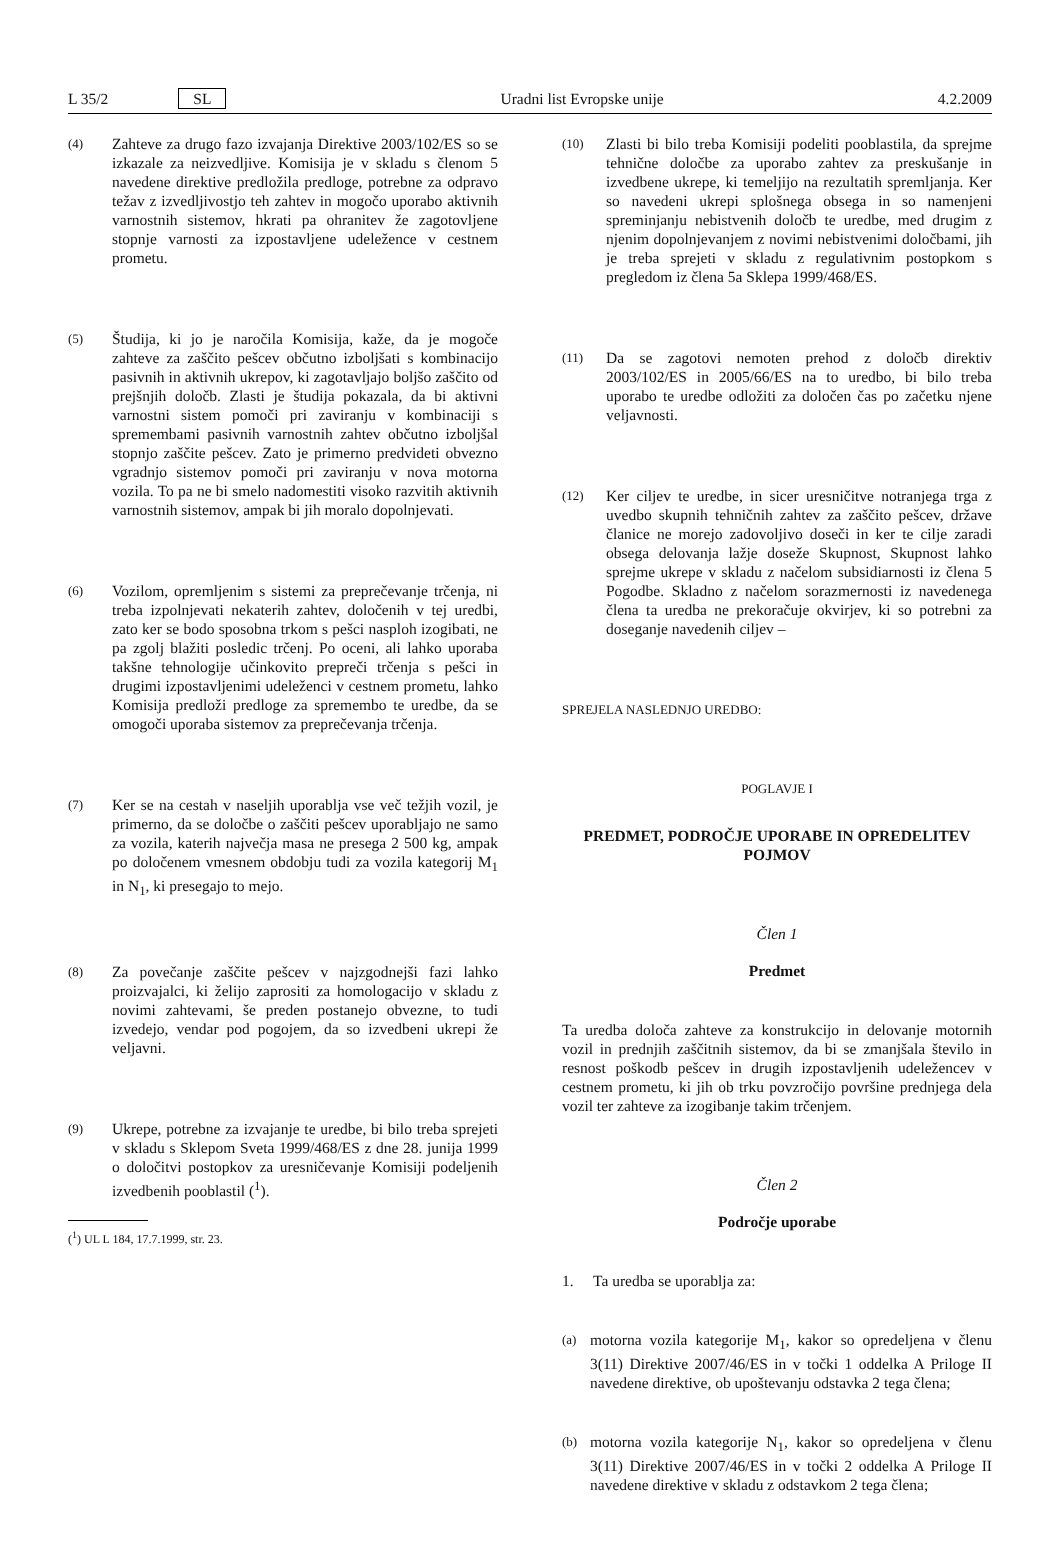L 35/2 SL Uradni list Evropske unije 4.2.2009
(4)
Zahteve za drugo fazo izvajanja Direktive 2003/102/ES so se izkazale za neizvedljive. Komisija je v skladu s členom 5 navedene direktive predložila predloge, potrebne za odpravo težav z izvedljivostjo teh zahtev in mogočo uporabo aktivnih varnostnih sistemov, hkrati pa ohranitev že zagotovljene stopnje varnosti za izpostavljene udeležence v cestnem prometu.
(5)
Študija, ki jo je naročila Komisija, kaže, da je mogoče zahteve za zaščito pešcev občutno izboljšati s kombinacijo pasivnih in aktivnih ukrepov, ki zagotavljajo boljšo zaščito od prejšnjih določb. Zlasti je študija pokazala, da bi aktivni varnostni sistem pomoči pri zaviranju v kombinaciji s spremembami pasivnih varnostnih zahtev občutno izboljšal stopnjo zaščite pešcev. Zato je primerno predvideti obvezno vgradnjo sistemov pomoči pri zaviranju v nova motorna vozila. To pa ne bi smelo nadomestiti visoko razvitih aktivnih varnostnih sistemov, ampak bi jih moralo dopolnjevati.
(6)
Vozilom, opremljenim s sistemi za preprečevanje trčenja, ni treba izpolnjevati nekaterih zahtev, določenih v tej uredbi, zato ker se bodo sposobna trkom s pešci nasploh izogibati, ne pa zgolj blažiti posledic trčenj. Po oceni, ali lahko uporaba takšne tehnologije učinkovito prepreči trčenja s pešci in drugimi izpostavljenimi udeleženci v cestnem prometu, lahko Komisija predloži predloge za spremembo te uredbe, da se omogoči uporaba sistemov za preprečevanja trčenja.
(7)
Ker se na cestah v naseljih uporablja vse več težjih vozil, je primerno, da se določbe o zaščiti pešcev uporabljajo ne samo za vozila, katerih največja masa ne presega 2 500 kg, ampak po določenem vmesnem obdobju tudi za vozila kategorij M<sub>1</sub> in N<sub>1</sub>, ki presegajo to mejo.
(8)
Za povečanje zaščite pešcev v najzgodnejši fazi lahko proizvajalci, ki želijo zaprositi za homologacijo v skladu z novimi zahtevami, še preden postanejo obvezne, to tudi izvedejo, vendar pod pogojem, da so izvedbeni ukrepi že veljavni.
(9)
Ukrepe, potrebne za izvajanje te uredbe, bi bilo treba sprejeti v skladu s Sklepom Sveta 1999/468/ES z dne 28. junija 1999 o določitvi postopkov za uresničevanje Komisiji podeljenih izvedbenih pooblastil (<sup>1</sup>).
(<sup>1</sup>) UL L 184, 17.7.1999, str. 23.
(10)
Zlasti bi bilo treba Komisiji podeliti pooblastila, da sprejme tehnične določbe za uporabo zahtev za preskušanje in izvedbene ukrepe, ki temeljijo na rezultatih spremljanja. Ker so navedeni ukrepi splošnega obsega in so namenjeni spreminjanju nebistvenih določb te uredbe, med drugim z njenim dopolnjevanjem z novimi nebistvenimi določbami, jih je treba sprejeti v skladu z regulativnim postopkom s pregledom iz člena 5a Sklepa 1999/468/ES.
(11)
Da se zagotovi nemoten prehod z določb direktiv 2003/102/ES in 2005/66/ES na to uredbo, bi bilo treba uporabo te uredbe odložiti za določen čas po začetku njene veljavnosti.
(12)
Ker ciljev te uredbe, in sicer uresničitve notranjega trga z uvedbo skupnih tehničnih zahtev za zaščito pešcev, države članice ne morejo zadovoljivo doseči in ker te cilje zaradi obsega delovanja lažje doseže Skupnost, Skupnost lahko sprejme ukrepe v skladu z načelom subsidiarnosti iz člena 5 Pogodbe. Skladno z načelom sorazmernosti iz navedenega člena ta uredba ne prekoračuje okvirjev, ki so potrebni za doseganje navedenih ciljev –
SPREJELA NASLEDNJO UREDBO:
POGLAVJE I
PREDMET, PODROČJE UPORABE IN OPREDELITEV POJMOV
Člen 1
Predmet
Ta uredba določa zahteve za konstrukcijo in delovanje motornih vozil in prednjih zaščitnih sistemov, da bi se zmanjšala število in resnost poškodb pešcev in drugih izpostavljenih udeležencev v cestnem prometu, ki jih ob trku povzročijo površine prednjega dela vozil ter zahteve za izogibanje takim trčenjem.
Člen 2
Področje uporabe
1. Ta uredba se uporablja za:
(a)
motorna vozila kategorije M<sub>1</sub>, kakor so opredeljena v členu 3(11) Direktive 2007/46/ES in v točki 1 oddelka A Priloge II navedene direktive, ob upoštevanju odstavka 2 tega člena;
(b)
motorna vozila kategorije N<sub>1</sub>, kakor so opredeljena v členu 3(11) Direktive 2007/46/ES in v točki 2 oddelka A Priloge II navedene direktive v skladu z odstavkom 2 tega člena;